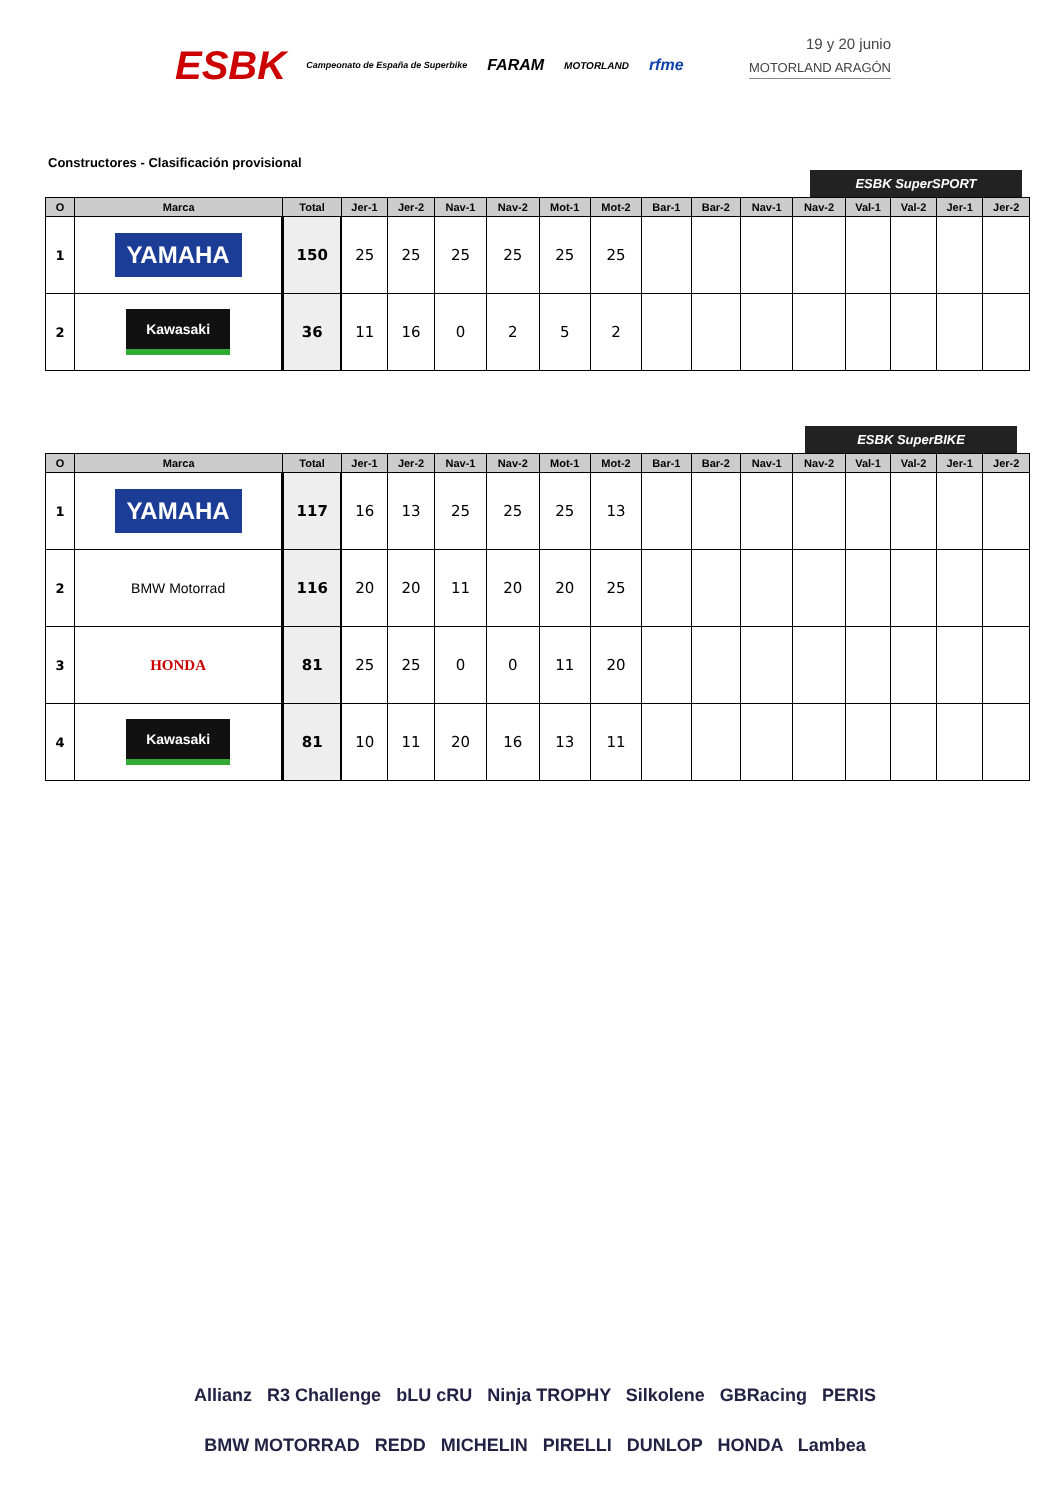ESBK Campeonato de España de Superbike FARAM MOTORLAND rfme
19 y 20 junio
MOTORLAND ARAGÓN
Constructores - Clasificación provisional
ESBK SuperSPORT
| O | Marca | Total | Jer-1 | Jer-2 | Nav-1 | Nav-2 | Mot-1 | Mot-2 | Bar-1 | Bar-2 | Nav-1 | Nav-2 | Val-1 | Val-2 | Jer-1 | Jer-2 |
| --- | --- | --- | --- | --- | --- | --- | --- | --- | --- | --- | --- | --- | --- | --- | --- | --- |
| 1 | YAMAHA | 150 | 25 | 25 | 25 | 25 | 25 | 25 | | | | | | | | |
| 2 | Kawasaki | 36 | 11 | 16 | 0 | 2 | 5 | 2 | | | | | | | | |
ESBK SuperBIKE
| O | Marca | Total | Jer-1 | Jer-2 | Nav-1 | Nav-2 | Mot-1 | Mot-2 | Bar-1 | Bar-2 | Nav-1 | Nav-2 | Val-1 | Val-2 | Jer-1 | Jer-2 |
| --- | --- | --- | --- | --- | --- | --- | --- | --- | --- | --- | --- | --- | --- | --- | --- | --- |
| 1 | YAMAHA | 117 | 16 | 13 | 25 | 25 | 25 | 13 | | | | | | | | |
| 2 | BMW Motorrad | 116 | 20 | 20 | 11 | 20 | 20 | 25 | | | | | | | | |
| 3 | HONDA | 81 | 25 | 25 | 0 | 0 | 11 | 20 | | | | | | | | |
| 4 | Kawasaki | 81 | 10 | 11 | 20 | 16 | 13 | 11 | | | | | | | | |
Allianz R3 Challenge bLU cRU Ninja TROPHY Silkolene GBRacing PERIS
BMW MOTORRAD REDD MICHELIN PIRELLI DUNLOP HONDA Lambea